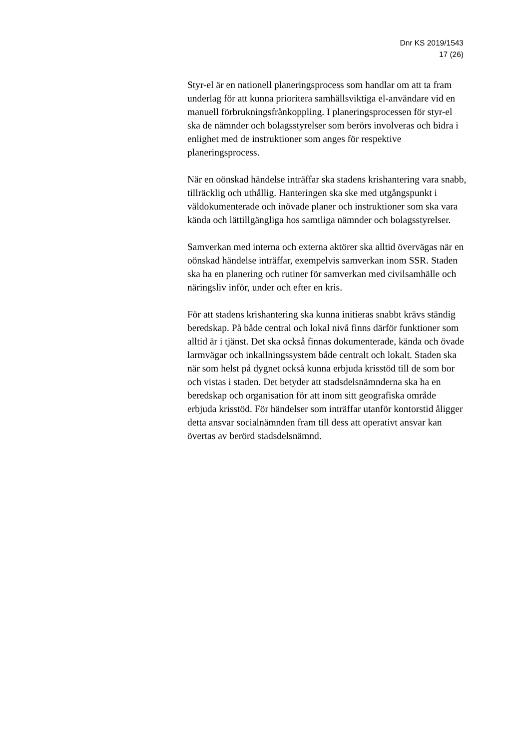Dnr KS 2019/1543
17 (26)
Styr-el är en nationell planeringsprocess som handlar om att ta fram underlag för att kunna prioritera samhällsviktiga el-användare vid en manuell förbrukningsfrånkoppling. I planeringsprocessen för styr-el ska de nämnder och bolagsstyrelser som berörs involveras och bidra i enlighet med de instruktioner som anges för respektive planeringsprocess.
När en oönskad händelse inträffar ska stadens krishantering vara snabb, tillräcklig och uthållig. Hanteringen ska ske med utgångspunkt i väldokumenterade och inövade planer och instruktioner som ska vara kända och lättillgängliga hos samtliga nämnder och bolagsstyrelser.
Samverkan med interna och externa aktörer ska alltid övervägas när en oönskad händelse inträffar, exempelvis samverkan inom SSR. Staden ska ha en planering och rutiner för samverkan med civilsamhälle och näringsliv inför, under och efter en kris.
För att stadens krishantering ska kunna initieras snabbt krävs ständig beredskap. På både central och lokal nivå finns därför funktioner som alltid är i tjänst. Det ska också finnas dokumenterade, kända och övade larmvägar och inkallningssystem både centralt och lokalt. Staden ska när som helst på dygnet också kunna erbjuda krisstöd till de som bor och vistas i staden. Det betyder att stadsdelsnämnderna ska ha en beredskap och organisation för att inom sitt geografiska område erbjuda krisstöd. För händelser som inträffar utanför kontorstid åligger detta ansvar socialnämnden fram till dess att operativt ansvar kan övertas av berörd stadsdelsnämnd.